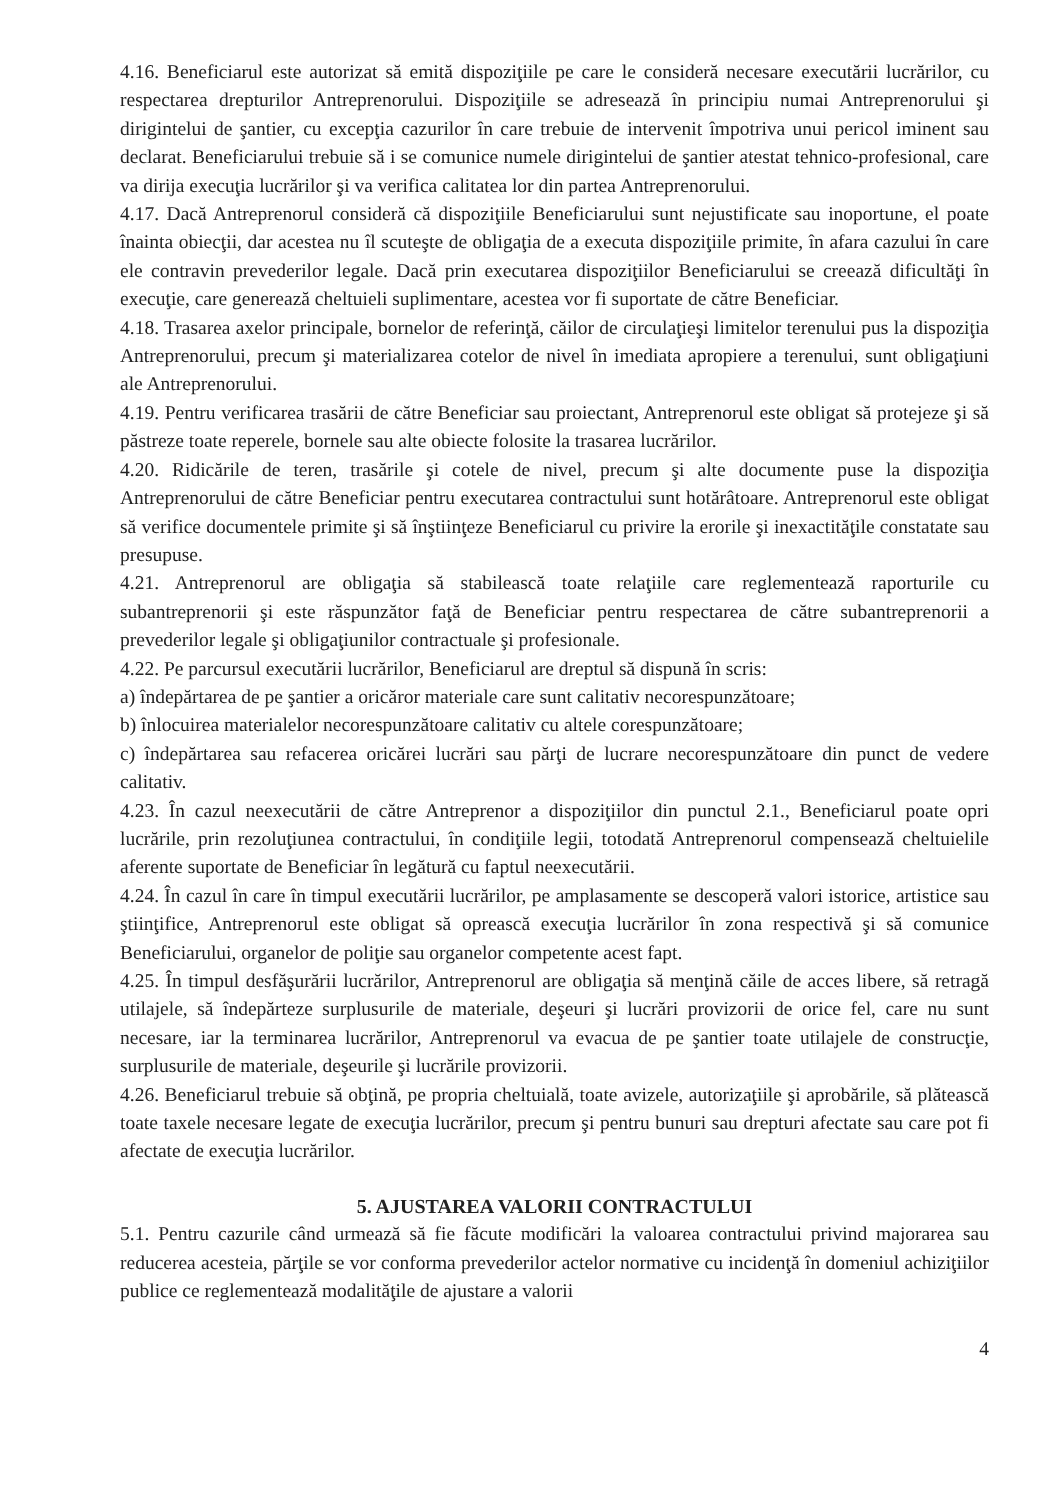4.16. Beneficiarul este autorizat să emită dispoziţiile pe care le consideră necesare executării lucrărilor, cu respectarea drepturilor Antreprenorului. Dispoziţiile se adresează în principiu numai Antreprenorului şi dirigintelui de şantier, cu excepţia cazurilor în care trebuie de intervenit împotriva unui pericol iminent sau declarat. Beneficiarului trebuie să i se comunice numele dirigintelui de şantier atestat tehnico-profesional, care va dirija execuţia lucrărilor şi va verifica calitatea lor din partea Antreprenorului.
4.17. Dacă Antreprenorul consideră că dispoziţiile Beneficiarului sunt nejustificate sau inoportune, el poate înainta obiecţii, dar acestea nu îl scuteşte de obligaţia de a executa dispoziţiile primite, în afara cazului în care ele contravin prevederilor legale. Dacă prin executarea dispoziţiilor Beneficiarului se creează dificultăţi în execuţie, care generează cheltuieli suplimentare, acestea vor fi suportate de către Beneficiar.
4.18. Trasarea axelor principale, bornelor de referinţă, căilor de circulaţieşi limitelor terenului pus la dispoziţia Antreprenorului, precum şi materializarea cotelor de nivel în imediata apropiere a terenului, sunt obligaţiuni ale Antreprenorului.
4.19. Pentru verificarea trasării de către Beneficiar sau proiectant, Antreprenorul este obligat să protejeze şi să păstreze toate reperele, bornele sau alte obiecte folosite la trasarea lucrărilor.
4.20. Ridicările de teren, trasările şi cotele de nivel, precum şi alte documente puse la dispoziţia Antreprenorului de către Beneficiar pentru executarea contractului sunt hotărâtoare. Antreprenorul este obligat să verifice documentele primite şi să înştiinţeze Beneficiarul cu privire la erorile şi inexactităţile constatate sau presupuse.
4.21. Antreprenorul are obligaţia să stabilească toate relaţiile care reglementează raporturile cu subantreprenorii şi este răspunzător faţă de Beneficiar pentru respectarea de către subantreprenorii a prevederilor legale şi obligaţiunilor contractuale şi profesionale.
4.22. Pe parcursul executării lucrărilor, Beneficiarul are dreptul să dispună în scris:
a) îndepărtarea de pe şantier a oricăror materiale care sunt calitativ necorespunzătoare;
b) înlocuirea materialelor necorespunzătoare calitativ cu altele corespunzătoare;
c) îndepărtarea sau refacerea oricărei lucrări sau părţi de lucrare necorespunzătoare din punct de vedere calitativ.
4.23. În cazul neexecutării de către Antreprenor a dispoziţiilor din punctul 2.1., Beneficiarul poate opri lucrările, prin rezoluţiunea contractului, în condiţiile legii, totodată Antreprenorul compensează cheltuielile aferente suportate de Beneficiar în legătură cu faptul neexecutării.
4.24. În cazul în care în timpul executării lucrărilor, pe amplasamente se descoperă valori istorice, artistice sau ştiinţifice, Antreprenorul este obligat să oprească execuţia lucrărilor în zona respectivă şi să comunice Beneficiarului, organelor de poliţie sau organelor competente acest fapt.
4.25. În timpul desfăşurării lucrărilor, Antreprenorul are obligaţia să menţină căile de acces libere, să retragă utilajele, să îndepărteze surplusurile de materiale, deşeuri şi lucrări provizorii de orice fel, care nu sunt necesare, iar la terminarea lucrărilor, Antreprenorul va evacua de pe şantier toate utilajele de construcţie, surplusurile de materiale, deşeurile şi lucrările provizorii.
4.26. Beneficiarul trebuie să obţină, pe propria cheltuială, toate avizele, autorizaţiile şi aprobările, să plătească toate taxele necesare legate de execuţia lucrărilor, precum şi pentru bunuri sau drepturi afectate sau care pot fi afectate de execuţia lucrărilor.
5. AJUSTAREA VALORII CONTRACTULUI
5.1. Pentru cazurile când urmează să fie făcute modificări la valoarea contractului privind majorarea sau reducerea acesteia, părţile se vor conforma prevederilor actelor normative cu incidenţă în domeniul achiziţiilor publice ce reglementează modalităţile de ajustare a valorii
4